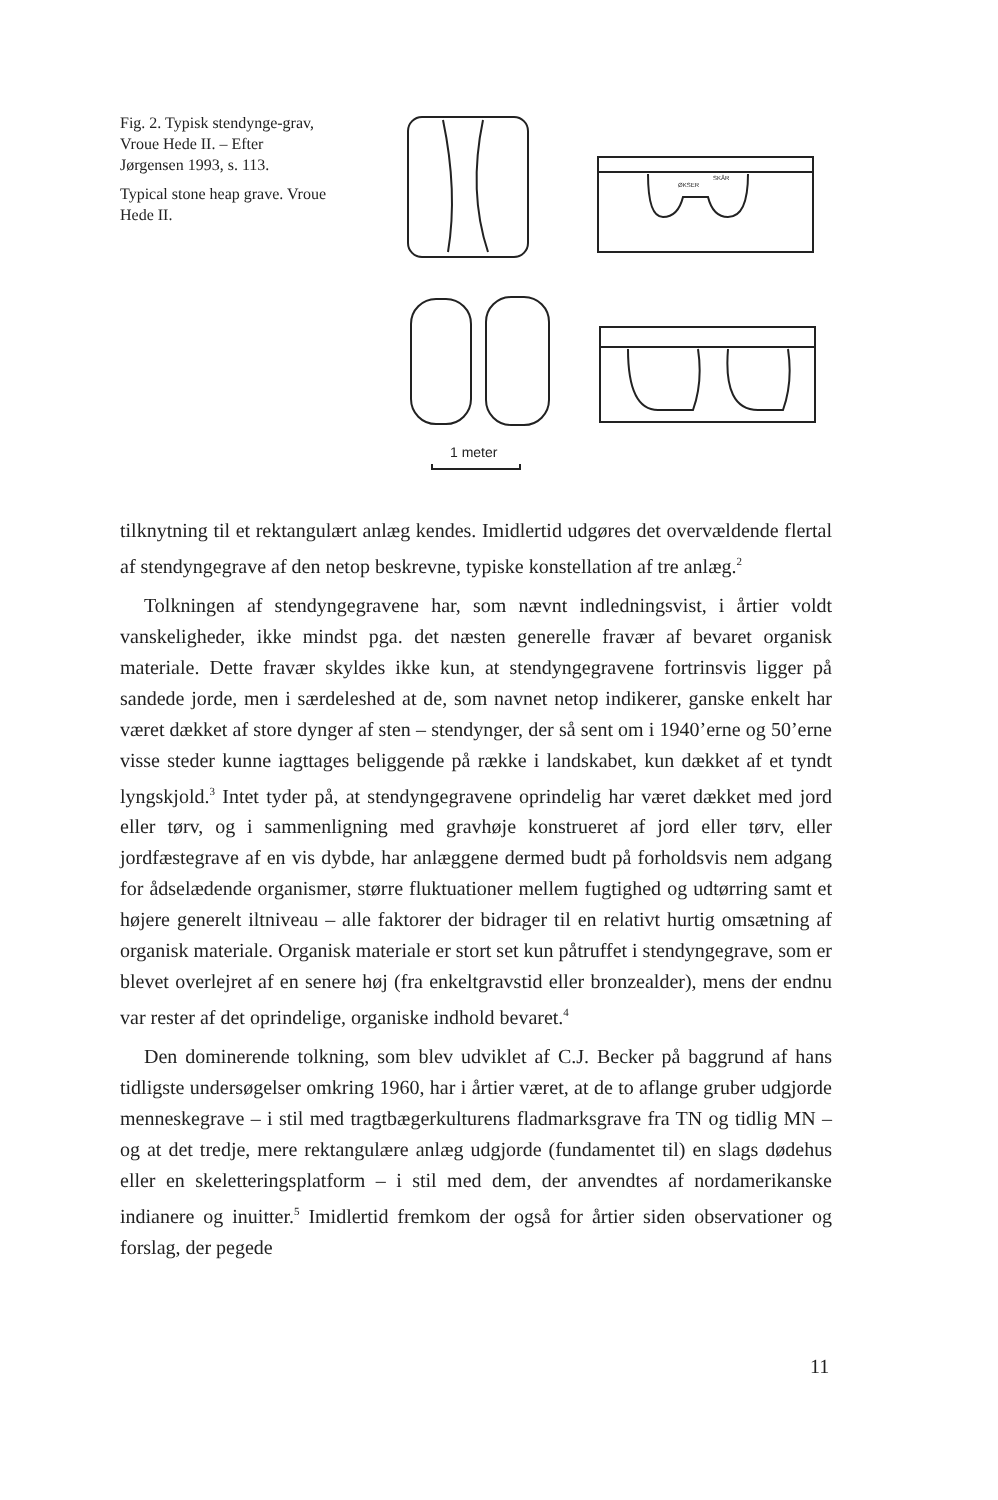Fig. 2. Typisk stendynge-grav, Vroue Hede II. – Efter Jørgensen 1993, s. 113.
Typical stone heap grave. Vroue Hede II.
ØKSER
SKÅR
1 meter
tilknytning til et rektangulært anlæg kendes. Imidlertid udgøres det overvældende flertal af stendyngegrave af den netop beskrevne, typiske konstellation af tre anlæg.<sup>2</sup>
Tolkningen af stendyngegravene har, som nævnt indledningsvist, i årtier voldt vanskeligheder, ikke mindst pga. det næsten generelle fravær af bevaret organisk materiale. Dette fravær skyldes ikke kun, at stendyngegravene fortrinsvis ligger på sandede jorde, men i særdeleshed at de, som navnet netop indikerer, ganske enkelt har været dækket af store dynger af sten – stendynger, der så sent om i 1940’erne og 50’erne visse steder kunne iagttages beliggende på række i landskabet, kun dækket af et tyndt lyngskjold.<sup>3</sup> Intet tyder på, at stendyngegravene oprindelig har været dækket med jord eller tørv, og i sammenligning med gravhøje konstrueret af jord eller tørv, eller jordfæstegrave af en vis dybde, har anlæggene dermed budt på forholdsvis nem adgang for ådselædende organismer, større fluktuationer mellem fugtighed og udtørring samt et højere generelt iltniveau – alle faktorer der bidrager til en relativt hurtig omsætning af organisk materiale. Organisk materiale er stort set kun påtruffet i stendyngegrave, som er blevet overlejret af en senere høj (fra enkeltgravstid eller bronzealder), mens der endnu var rester af det oprindelige, organiske indhold bevaret.<sup>4</sup>
Den dominerende tolkning, som blev udviklet af C.J. Becker på baggrund af hans tidligste undersøgelser omkring 1960, har i årtier været, at de to aflange gruber udgjorde menneskegrave – i stil med tragtbægerkulturens fladmarksgrave fra TN og tidlig MN – og at det tredje, mere rektangulære anlæg udgjorde (fundamentet til) en slags dødehus eller en skeletteringsplatform – i stil med dem, der anvendtes af nordamerikanske indianere og inuitter.<sup>5</sup> Imidlertid fremkom der også for årtier siden observationer og forslag, der pegede
11